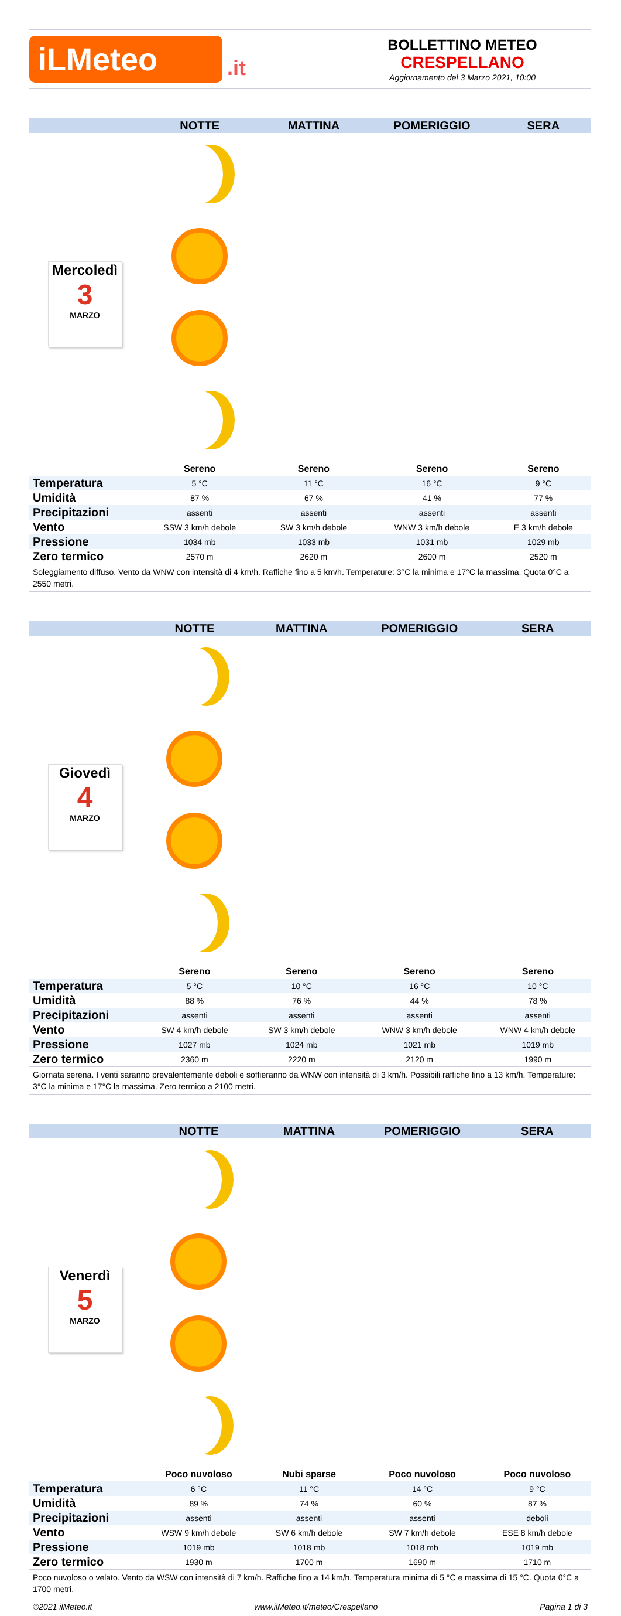iLMeteo
.it
BOLLETTINO METEO
CRESPELLANO
Aggiornamento del 3 Marzo 2021, 10:00
| | NOTTE | MATTINA | POMERIGGIO | SERA |
| --- | --- | --- | --- | --- |
| Mercoledì 3 MARZO | | | | |
| | Sereno | Sereno | Sereno | Sereno |
| Temperatura | 5 °C | 11 °C | 16 °C | 9 °C |
| Umidità | 87 % | 67 % | 41 % | 77 % |
| Precipitazioni | assenti | assenti | assenti | assenti |
| Vento | SSW 3 km/h debole | SW 3 km/h debole | WNW 3 km/h debole | E 3 km/h debole |
| Pressione | 1034 mb | 1033 mb | 1031 mb | 1029 mb |
| Zero termico | 2570 m | 2620 m | 2600 m | 2520 m |
| Soleggiamento diffuso. Vento da WNW con intensità di 4 km/h. Raffiche fino a 5 km/h. Temperature: 3°C la minima e 17°C la massima. Quota 0°C a 2550 metri. | | | | |
| | NOTTE | MATTINA | POMERIGGIO | SERA |
| --- | --- | --- | --- | --- |
| Giovedì 4 MARZO | | | | |
| | Sereno | Sereno | Sereno | Sereno |
| Temperatura | 5 °C | 10 °C | 16 °C | 10 °C |
| Umidità | 88 % | 76 % | 44 % | 78 % |
| Precipitazioni | assenti | assenti | assenti | assenti |
| Vento | SW 4 km/h debole | SW 3 km/h debole | WNW 3 km/h debole | WNW 4 km/h debole |
| Pressione | 1027 mb | 1024 mb | 1021 mb | 1019 mb |
| Zero termico | 2360 m | 2220 m | 2120 m | 1990 m |
| Giornata serena. I venti saranno prevalentemente deboli e soffieranno da WNW con intensità di 3 km/h. Possibili raffiche fino a 13 km/h. Temperature: 3°C la minima e 17°C la massima. Zero termico a 2100 metri. | | | | |
| | NOTTE | MATTINA | POMERIGGIO | SERA |
| --- | --- | --- | --- | --- |
| Venerdì 5 MARZO | | | | |
| | Poco nuvoloso | Nubi sparse | Poco nuvoloso | Poco nuvoloso |
| Temperatura | 6 °C | 11 °C | 14 °C | 9 °C |
| Umidità | 89 % | 74 % | 60 % | 87 % |
| Precipitazioni | assenti | assenti | assenti | deboli |
| Vento | WSW 9 km/h debole | SW 6 km/h debole | SW 7 km/h debole | ESE 8 km/h debole |
| Pressione | 1019 mb | 1018 mb | 1018 mb | 1019 mb |
| Zero termico | 1930 m | 1700 m | 1690 m | 1710 m |
| Poco nuvoloso o velato. Vento da WSW con intensità di 7 km/h. Raffiche fino a 14 km/h. Temperatura minima di 5 °C e massima di 15 °C. Quota 0°C a 1700 metri. | | | | |
©2021 ilMeteo.it www.ilMeteo.it/meteo/Crespellano Pagina 1 di 3